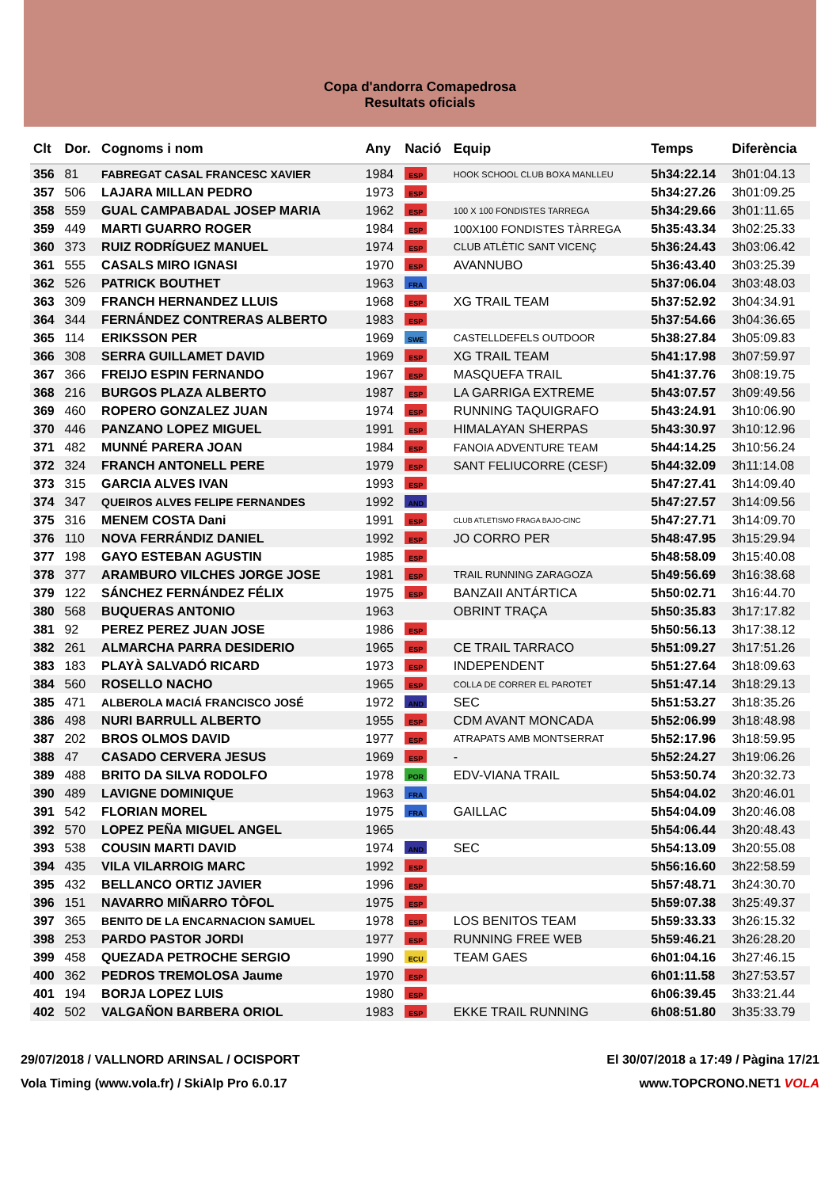Copa d'andorra Comapedrosa
Resultats oficials
| Clt | Dor. | Cognoms i nom | Any | Nació | Equip | Temps | Diferència |
| --- | --- | --- | --- | --- | --- | --- | --- |
| 356 | 81 | FABREGAT CASAL FRANCESC XAVIER | 1984 | ESP | HOOK SCHOOL CLUB BOXA MANLLEU | 5h34:22.14 | 3h01:04.13 |
| 357 | 506 | LAJARA MILLAN PEDRO | 1973 | ESP | | 5h34:27.26 | 3h01:09.25 |
| 358 | 559 | GUAL CAMPABADAL JOSEP MARIA | 1962 | ESP | 100 X 100 FONDISTES TARREGA | 5h34:29.66 | 3h01:11.65 |
| 359 | 449 | MARTI GUARRO ROGER | 1984 | ESP | 100X100 FONDISTES TÀRREGA | 5h35:43.34 | 3h02:25.33 |
| 360 | 373 | RUIZ RODRÍGUEZ MANUEL | 1974 | ESP | CLUB ATLÈTIC SANT VICENÇ | 5h36:24.43 | 3h03:06.42 |
| 361 | 555 | CASALS MIRO IGNASI | 1970 | ESP | AVANNUBO | 5h36:43.40 | 3h03:25.39 |
| 362 | 526 | PATRICK BOUTHET | 1963 | FRA | | 5h37:06.04 | 3h03:48.03 |
| 363 | 309 | FRANCH HERNANDEZ LLUIS | 1968 | ESP | XG TRAIL TEAM | 5h37:52.92 | 3h04:34.91 |
| 364 | 344 | FERNÁNDEZ CONTRERAS ALBERTO | 1983 | ESP | | 5h37:54.66 | 3h04:36.65 |
| 365 | 114 | ERIKSSON PER | 1969 | SWE | CASTELLDEFELS OUTDOOR | 5h38:27.84 | 3h05:09.83 |
| 366 | 308 | SERRA GUILLAMET DAVID | 1969 | ESP | XG TRAIL TEAM | 5h41:17.98 | 3h07:59.97 |
| 367 | 366 | FREIJO ESPIN FERNANDO | 1967 | ESP | MASQUEFA TRAIL | 5h41:37.76 | 3h08:19.75 |
| 368 | 216 | BURGOS PLAZA ALBERTO | 1987 | ESP | LA GARRIGA EXTREME | 5h43:07.57 | 3h09:49.56 |
| 369 | 460 | ROPERO GONZALEZ JUAN | 1974 | ESP | RUNNING TAQUIGRAFO | 5h43:24.91 | 3h10:06.90 |
| 370 | 446 | PANZANO LOPEZ MIGUEL | 1991 | ESP | HIMALAYAN SHERPAS | 5h43:30.97 | 3h10:12.96 |
| 371 | 482 | MUNNÉ PARERA JOAN | 1984 | ESP | FANOIA ADVENTURE TEAM | 5h44:14.25 | 3h10:56.24 |
| 372 | 324 | FRANCH ANTONELL PERE | 1979 | ESP | SANT FELIUCORRE (CESF) | 5h44:32.09 | 3h11:14.08 |
| 373 | 315 | GARCIA ALVES IVAN | 1993 | ESP | | 5h47:27.41 | 3h14:09.40 |
| 374 | 347 | QUEIROS ALVES FELIPE FERNANDES | 1992 | AND | | 5h47:27.57 | 3h14:09.56 |
| 375 | 316 | MENEM COSTA Dani | 1991 | ESP | CLUB ATLETISMO FRAGA BAJO-CINC | 5h47:27.71 | 3h14:09.70 |
| 376 | 110 | NOVA FERRÁNDIZ DANIEL | 1992 | ESP | JO CORRO PER | 5h48:47.95 | 3h15:29.94 |
| 377 | 198 | GAYO ESTEBAN AGUSTIN | 1985 | ESP | | 5h48:58.09 | 3h15:40.08 |
| 378 | 377 | ARAMBURO VILCHES JORGE JOSE | 1981 | ESP | TRAIL RUNNING ZARAGOZA | 5h49:56.69 | 3h16:38.68 |
| 379 | 122 | SÁNCHEZ FERNÁNDEZ FÉLIX | 1975 | ESP | BANZAII ANTÁRTICA | 5h50:02.71 | 3h16:44.70 |
| 380 | 568 | BUQUERAS ANTONIO | 1963 | | OBRINT TRAÇA | 5h50:35.83 | 3h17:17.82 |
| 381 | 92 | PEREZ PEREZ JUAN JOSE | 1986 | ESP | | 5h50:56.13 | 3h17:38.12 |
| 382 | 261 | ALMARCHA PARRA DESIDERIO | 1965 | ESP | CE TRAIL TARRACO | 5h51:09.27 | 3h17:51.26 |
| 383 | 183 | PLAYÀ SALVADÓ RICARD | 1973 | ESP | INDEPENDENT | 5h51:27.64 | 3h18:09.63 |
| 384 | 560 | ROSELLO NACHO | 1965 | ESP | COLLA DE CORRER EL PAROTET | 5h51:47.14 | 3h18:29.13 |
| 385 | 471 | ALBEROLA MACIÁ FRANCISCO JOSÉ | 1972 | AND | SEC | 5h51:53.27 | 3h18:35.26 |
| 386 | 498 | NURI BARRULL ALBERTO | 1955 | ESP | CDM AVANT MONCADA | 5h52:06.99 | 3h18:48.98 |
| 387 | 202 | BROS OLMOS DAVID | 1977 | ESP | ATRAPATS AMB MONTSERRAT | 5h52:17.96 | 3h18:59.95 |
| 388 | 47 | CASADO CERVERA JESUS | 1969 | ESP | - | 5h52:24.27 | 3h19:06.26 |
| 389 | 488 | BRITO DA SILVA RODOLFO | 1978 | POR | EDV-VIANA TRAIL | 5h53:50.74 | 3h20:32.73 |
| 390 | 489 | LAVIGNE DOMINIQUE | 1963 | FRA | | 5h54:04.02 | 3h20:46.01 |
| 391 | 542 | FLORIAN MOREL | 1975 | FRA | GAILLAC | 5h54:04.09 | 3h20:46.08 |
| 392 | 570 | LOPEZ PEÑA MIGUEL ANGEL | 1965 | | | 5h54:06.44 | 3h20:48.43 |
| 393 | 538 | COUSIN MARTI DAVID | 1974 | AND | SEC | 5h54:13.09 | 3h20:55.08 |
| 394 | 435 | VILA VILARROIG MARC | 1992 | ESP | | 5h56:16.60 | 3h22:58.59 |
| 395 | 432 | BELLANCO ORTIZ JAVIER | 1996 | ESP | | 5h57:48.71 | 3h24:30.70 |
| 396 | 151 | NAVARRO MIÑARRO TÒFOL | 1975 | ESP | | 5h59:07.38 | 3h25:49.37 |
| 397 | 365 | BENITO DE LA ENCARNACION SAMUEL | 1978 | ESP | LOS BENITOS TEAM | 5h59:33.33 | 3h26:15.32 |
| 398 | 253 | PARDO PASTOR JORDI | 1977 | ESP | RUNNING FREE WEB | 5h59:46.21 | 3h26:28.20 |
| 399 | 458 | QUEZADA PETROCHE SERGIO | 1990 | ECU | TEAM GAES | 6h01:04.16 | 3h27:46.15 |
| 400 | 362 | PEDROS TREMOLOSA Jaume | 1970 | ESP | | 6h01:11.58 | 3h27:53.57 |
| 401 | 194 | BORJA LOPEZ LUIS | 1980 | ESP | | 6h06:39.45 | 3h33:21.44 |
| 402 | 502 | VALGAÑON BARBERA ORIOL | 1983 | ESP | EKKE TRAIL RUNNING | 6h08:51.80 | 3h35:33.79 |
29/07/2018 / VALLNORD ARINSAL / OCISPORT El 30/07/2018 a 17:49 / Pàgina 17/21
Vola Timing (www.vola.fr) / SkiAlp Pro 6.0.17 www.TOPCRONO.NET1 VOLA